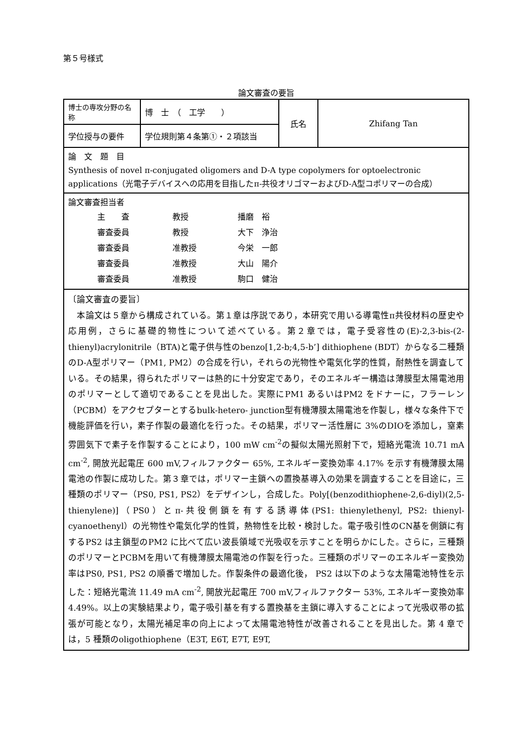第５号様式
論文審査の要旨
| 博士の専攻分野の名称 | 博 士 （ 工学 ） | 氏名 | Zhifang Tan |
| 学位授与の要件 | 学位規則第４条第①・２項該当 | | |
| 論 文 題 目 Synthesis of novel π-conjugated oligomers and D-A type copolymers for optoelectronic applications（光電子デバイスへの応用を目指したπ-共役オリゴマーおよびD-A型コポリマーの合成） | | | |
| 論文審査担当者 主 査 教授 播磨 裕 審査委員 教授 大下 浄治 審査委員 准教授 今栄 一郎 審査委員 准教授 大山 陽介 審査委員 准教授 駒口 健治 | | | |
| 〔論文審査の要旨〕 本論文は５章から構成されている。第１章は序説であり，本研究で用いる導電性π共役材料の歴史や応用例，さらに基礎的物性について述べている。第２章では，電子受容性の(E)-2,3-bis-(2-thienyl)acrylonitrile（BTA)と電子供与性のbenzo[1,2-b;4,5-b’] dithiophene (BDT）からなる二種類のD-A型ポリマー（PM1, PM2）の合成を行い，それらの光物性や電気化学的性質，耐熱性を調査している。その結果，得られたポリマーは熱的に十分安定であり，そのエネルギー構造は薄膜型太陽電池用のポリマーとして適切であることを見出した。実際にPM1 あるいはPM2 をドナーに，フラーレン（PCBM）をアクセプターとするbulk-hetero- junction型有機薄膜太陽電池を作製し，様々な条件下で機能評価を行い，素子作製の最適化を行った。その結果，ポリマー活性層に 3%のDIOを添加し，窒素雰囲気下で素子を作製することにより，100 mW cm<sup>-2</sup>の擬似太陽光照射下で，短絡光電流 10.71 mA cm<sup>-2</sup>, 開放光起電圧 600 mV,フィルファクター 65%, エネルギー変換効率 4.17% を示す有機薄膜太陽電池の作製に成功した。第３章では，ポリマー主鎖への置換基導入の効果を調査することを目途に，三種類のポリマー（PS0, PS1, PS2）をデザインし，合成した。Poly[(benzodithiophene-2,6-diyl)(2,5-thienylene)]（PS0）とπ-共役側鎖を有する誘導体(PS1: thienylethenyl, PS2: thienyl-cyanoethenyl）の光物性や電気化学的性質，熱物性を比較・検討した。電子吸引性のCN基を側鎖に有するPS2 は主鎖型のPM2 に比べて広い波長領域で光吸収を示すことを明らかにした。さらに，三種類のポリマーとPCBMを用いて有機薄膜太陽電池の作製を行った。三種類のポリマーのエネルギー変換効率はPS0, PS1, PS2 の順番で増加した。作製条件の最適化後， PS2 は以下のような太陽電池特性を示した：短絡光電流 11.49 mA cm<sup>-2</sup>, 開放光起電圧 700 mV,フィルファクター 53%, エネルギー変換効率 4.49%。以上の実験結果より，電子吸引基を有する置換基を主鎖に導入することによって光吸収帯の拡張が可能となり，太陽光補足率の向上によって太陽電池特性が改善されることを見出した。第 4 章では，5 種類のoligothiophene（E3T, E6T, E7T, E9T, | | | |